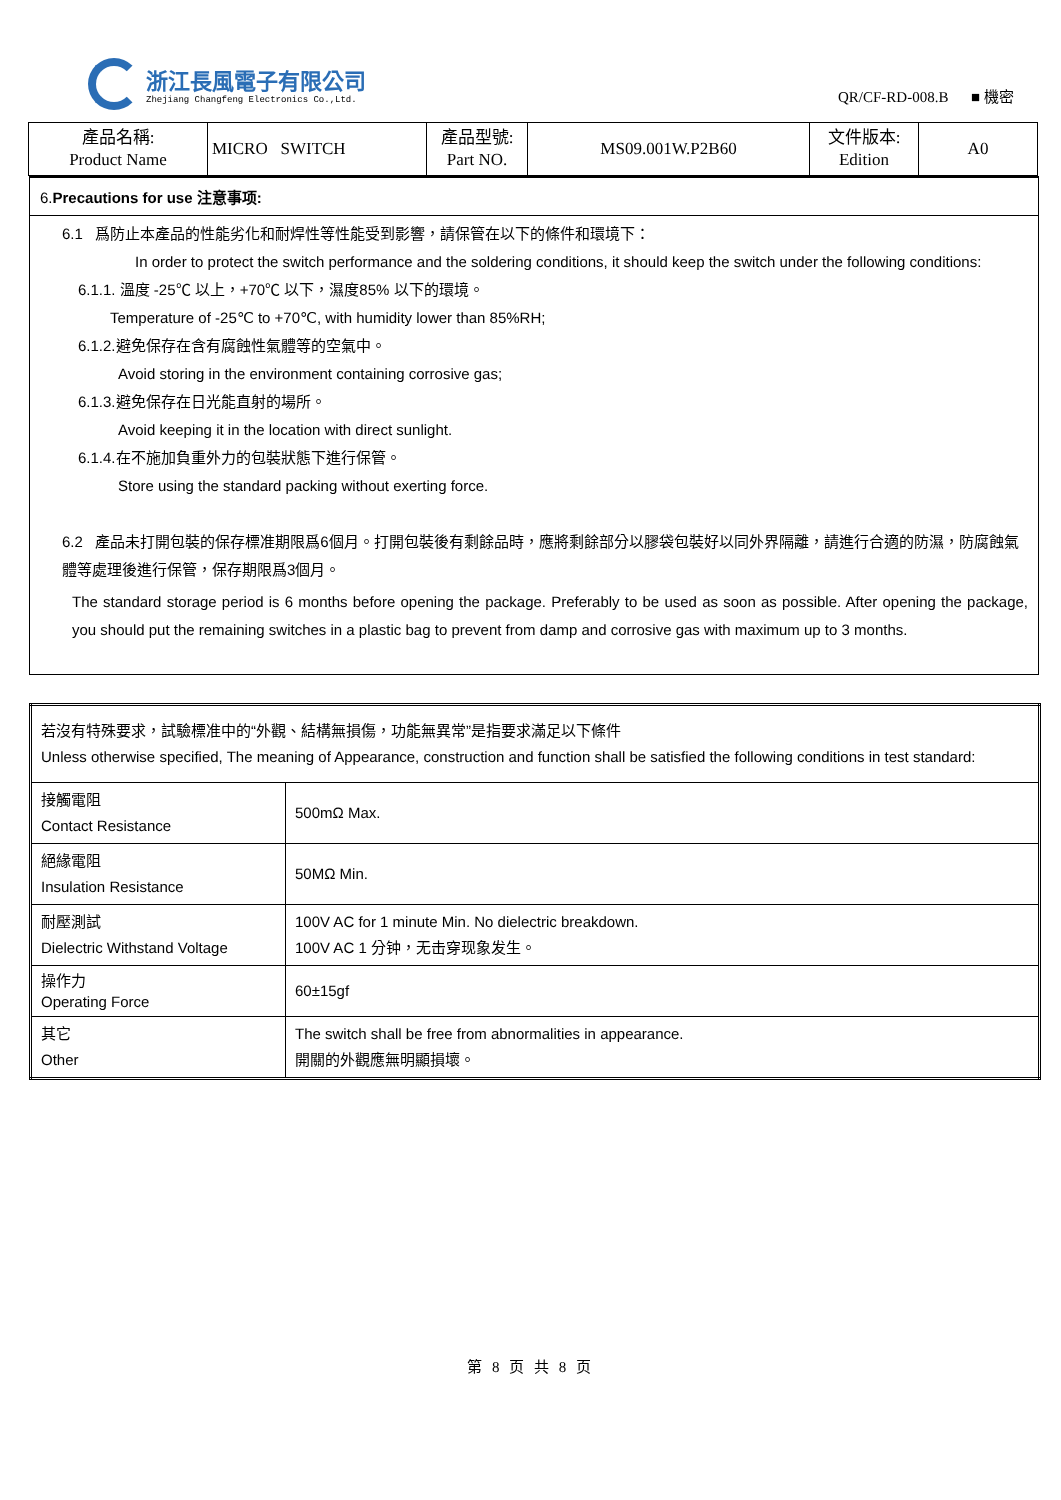浙江長風電子有限公司
Zhejiang Changfeng Electronics Co.,Ltd.
QR/CF-RD-008.B ■ 機密
| 產品名稱: Product Name | MICRO SWITCH | 產品型號: Part NO. | MS09.001W.P2B60 | 文件版本: Edition | A0 |
6.Precautions for use 注意事项:
6.1 爲防止本產品的性能劣化和耐焊性等性能受到影響，請保管在以下的條件和環境下：
In order to protect the switch performance and the soldering conditions, it should keep the switch under the following conditions:
6.1.1. 溫度 -25℃ 以上，+70℃ 以下，濕度85% 以下的環境。
Temperature of -25℃ to +70℃, with humidity lower than 85%RH;
6.1.2.避免保存在含有腐蝕性氣體等的空氣中。
Avoid storing in the environment containing corrosive gas;
6.1.3.避免保存在日光能直射的場所。
Avoid keeping it in the location with direct sunlight.
6.1.4.在不施加負重外力的包裝狀態下進行保管。
Store using the standard packing without exerting force.
6.2 產品未打開包裝的保存標准期限爲6個月。打開包裝後有剩餘品時，應將剩餘部分以膠袋包裝好以同外界隔離，請進行合適的防濕，防腐蝕氣體等處理後進行保管，保存期限爲3個月。
The standard storage period is 6 months before opening the package. Preferably to be used as soon as possible. After opening the package, you should put the remaining switches in a plastic bag to prevent from damp and corrosive gas with maximum up to 3 months.
| 若沒有特殊要求，試驗標准中的“外觀、結構無損傷，功能無異常”是指要求滿足以下條件 Unless otherwise specified, The meaning of Appearance, construction and function shall be satisfied the following conditions in test standard: | |
| 接觸電阻 Contact Resistance | 500mΩ Max. |
| 絕緣電阻 Insulation Resistance | 50MΩ Min. |
| 耐壓測試 Dielectric Withstand Voltage | 100V AC for 1 minute Min. No dielectric breakdown. 100V AC 1 分钟，无击穿现象发生。 |
| 操作力 Operating Force | 60±15gf |
| 其它 Other | The switch shall be free from abnormalities in appearance. 開關的外觀應無明顯損壞。 |
第 8 页 共 8 页